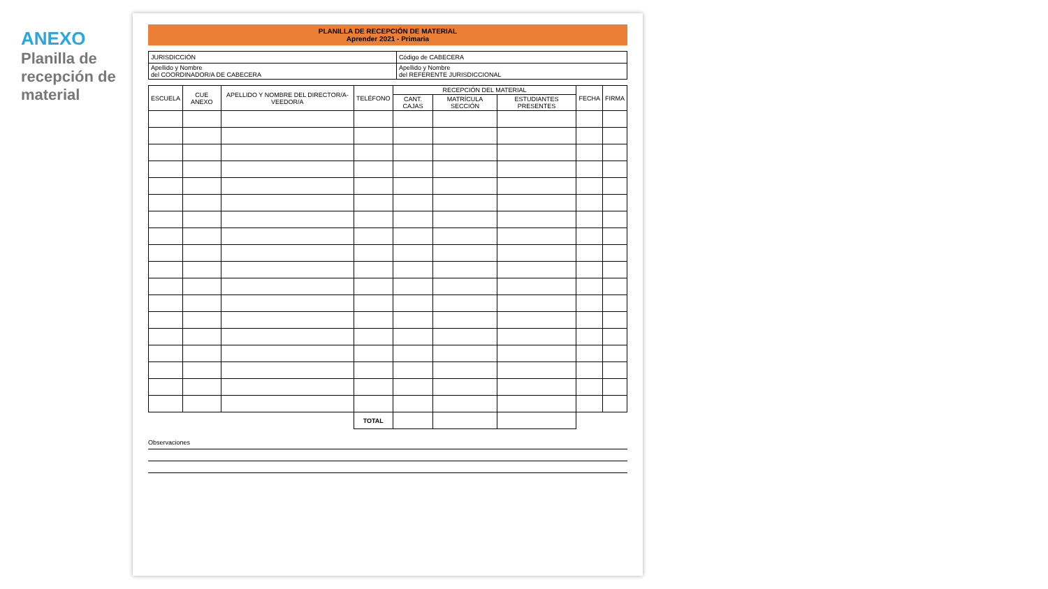ANEXO
Planilla de recepción de material
PLANILLA DE RECEPCIÓN DE MATERIAL
Aprender 2021 - Primaria
| JURISDICCIÓN | Código de CABECERA |
| Apellido y Nombre del COORDINADOR/A DE CABECERA | Apellido y Nombre del REFERENTE JURISDICCIONAL |
| ESCUELA | CUE ANEXO | APELLIDO Y NOMBRE DEL DIRECTOR/A-VEEDOR/A | TELÉFONO | RECEPCIÓN DEL MATERIAL | | | FECHA | FIRMA |
| --- | --- | --- | --- | --- | --- | --- | --- | --- |
| | | | | CANT. CAJAS | MATRÍCULA SECCIÓN | ESTUDIANTES PRESENTES | | |
| | | | TOTAL | | | | | |
Observaciones